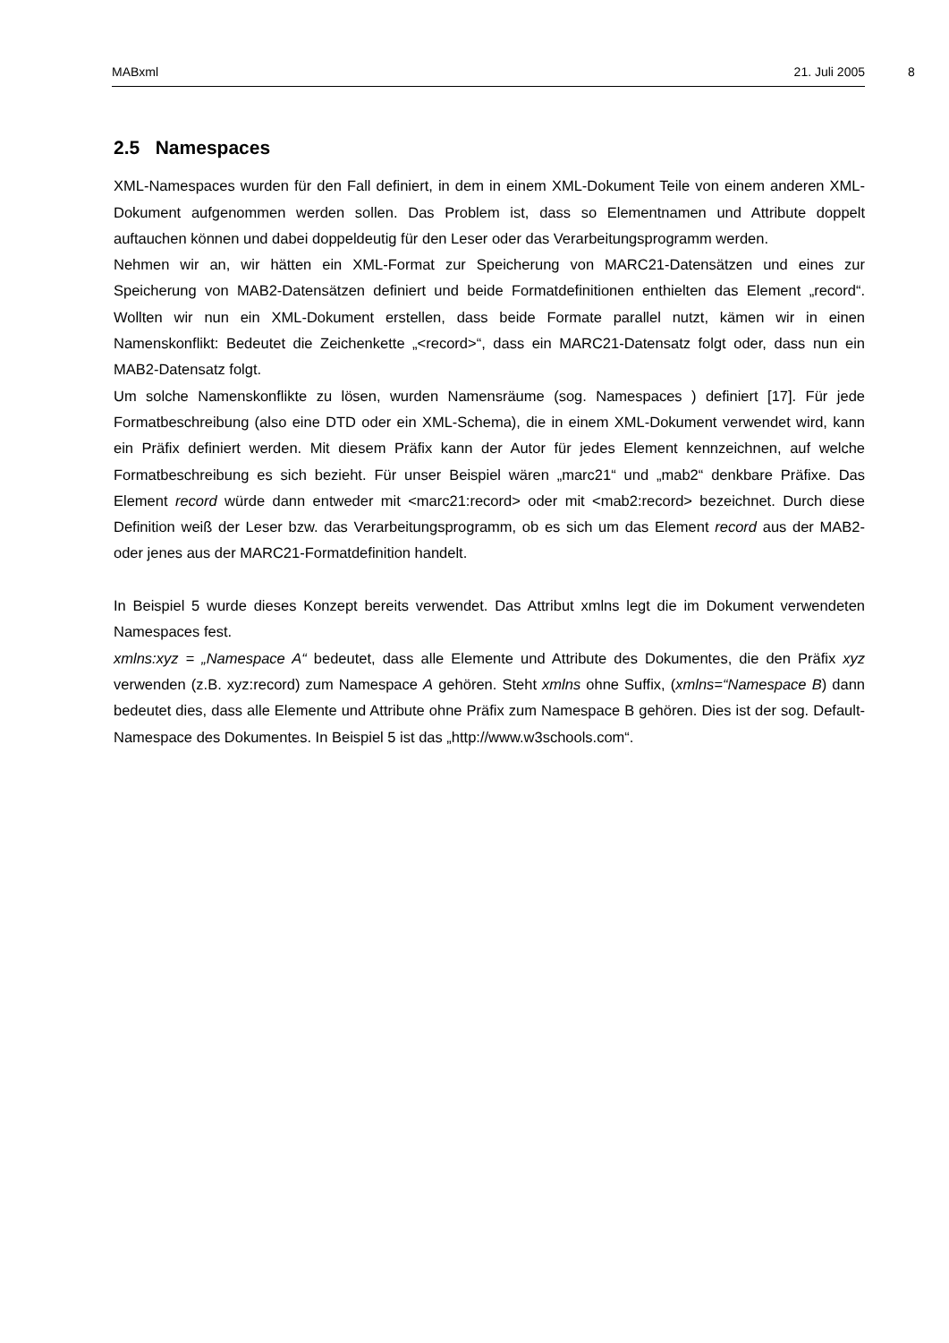MABxml 21. Juli 2005 8
2.5 Namespaces
XML-Namespaces wurden für den Fall definiert, in dem in einem XML-Dokument Teile von einem anderen XML-Dokument aufgenommen werden sollen. Das Problem ist, dass so Elementnamen und Attribute doppelt auftauchen können und dabei doppeldeutig für den Leser oder das Verarbeitungsprogramm werden.
Nehmen wir an, wir hätten ein XML-Format zur Speicherung von MARC21-Datensätzen und eines zur Speicherung von MAB2-Datensätzen definiert und beide Formatdefinitionen enthielten das Element „record“. Wollten wir nun ein XML-Dokument erstellen, dass beide Formate parallel nutzt, kämen wir in einen Namenskonflikt: Bedeutet die Zeichenkette „<record>“, dass ein MARC21-Datensatz folgt oder, dass nun ein MAB2-Datensatz folgt.
Um solche Namenskonflikte zu lösen, wurden Namensräume (sog. Namespaces ) definiert [17]. Für jede Formatbeschreibung (also eine DTD oder ein XML-Schema), die in einem XML-Dokument verwendet wird, kann ein Präfix definiert werden. Mit diesem Präfix kann der Autor für jedes Element kennzeichnen, auf welche Formatbeschreibung es sich bezieht. Für unser Beispiel wären „marc21“ und „mab2“ denkbare Präfixe. Das Element record würde dann entweder mit <marc21:record> oder mit <mab2:record> bezeichnet. Durch diese Definition weiß der Leser bzw. das Verarbeitungsprogramm, ob es sich um das Element record aus der MAB2- oder jenes aus der MARC21-Formatdefinition handelt.
In Beispiel 5 wurde dieses Konzept bereits verwendet. Das Attribut xmlns legt die im Dokument verwendeten Namespaces fest.
xmlns:xyz = „Namespace A“ bedeutet, dass alle Elemente und Attribute des Dokumentes, die den Präfix xyz verwenden (z.B. xyz:record) zum Namespace A gehören. Steht xmlns ohne Suffix, (xmlns=“Namespace B) dann bedeutet dies, dass alle Elemente und Attribute ohne Präfix zum Namespace B gehören. Dies ist der sog. Default-Namespace des Dokumentes. In Beispiel 5 ist das „http://www.w3schools.com“.